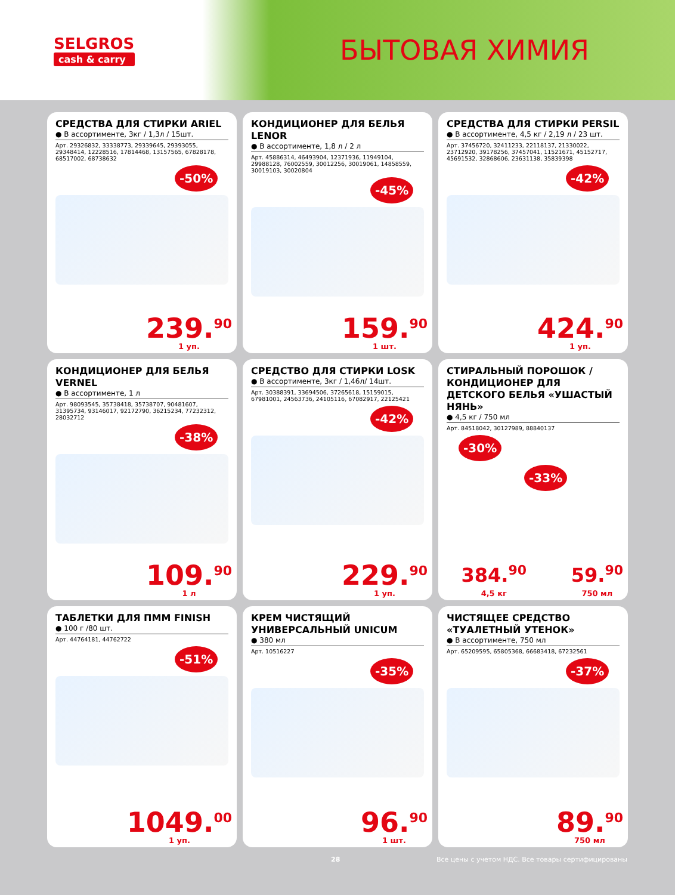SELGROS
cash & carry
БЫТОВАЯ ХИМИЯ
СРЕДСТВА ДЛЯ СТИРКИ ARIEL
● В ассортименте, 3кг / 1,3л / 15шт.
Арт. 29326832, 33338773, 29339645, 29393055, 29348414, 12228516, 17814468, 13157565, 67828178, 68517002, 68738632
-50%
239.<sup>90</sup>
1 уп.
КОНДИЦИОНЕР ДЛЯ БЕЛЬЯ LENOR
● В ассортименте, 1,8 л / 2 л
Арт. 45886314, 46493904, 12371936, 11949104, 29988128, 76002559, 30012256, 30019061, 14858559, 30019103, 30020804
-45%
159.<sup>90</sup>
1 шт.
СРЕДСТВА ДЛЯ СТИРКИ PERSIL
● В ассортименте, 4,5 кг / 2,19 л / 23 шт.
Арт. 37456720, 32411233, 22118137, 21330022, 23712920, 39178256, 37457041, 11521671, 45152717, 45691532, 32868606, 23631138, 35839398
-42%
424.<sup>90</sup>
1 уп.
КОНДИЦИОНЕР ДЛЯ БЕЛЬЯ VERNEL
● В ассортименте, 1 л
Арт. 98093545, 35738418, 35738707, 90481607, 31395734, 93146017, 92172790, 36215234, 77232312, 28032712
-38%
109.<sup>90</sup>
1 л
СРЕДСТВО ДЛЯ СТИРКИ LOSK
● В ассортименте, 3кг / 1,46л/ 14шт.
Арт. 30388391, 33694506, 37265618, 15159015, 67981001, 24563736, 24105116, 67082917, 22125421
-42%
229.<sup>90</sup>
1 уп.
СТИРАЛЬНЫЙ ПОРОШОК / КОНДИЦИОНЕР ДЛЯ ДЕТСКОГО БЕЛЬЯ «УШАСТЫЙ НЯНЬ»
● 4,5 кг / 750 мл
Арт. 84518042, 30127989, 88840137
-30% -33%
384.<sup>90</sup>
4,5 кг
59.<sup>90</sup>
750 мл
ТАБЛЕТКИ ДЛЯ ПММ FINISH
● 100 г /80 шт.
Арт. 44764181, 44762722
-51%
1049.<sup>00</sup>
1 уп.
КРЕМ ЧИСТЯЩИЙ УНИВЕРСАЛЬНЫЙ UNICUM
● 380 мл
Арт. 10516227
-35%
96.<sup>90</sup>
1 шт.
ЧИСТЯЩЕЕ СРЕДСТВО «ТУАЛЕТНЫЙ УТЕНОК»
● В ассортименте, 750 мл
Арт. 65209595, 65805368, 66683418, 67232561
-37%
89.<sup>90</sup>
750 мл
28 Все цены с учетом НДС. Все товары сертифицированы